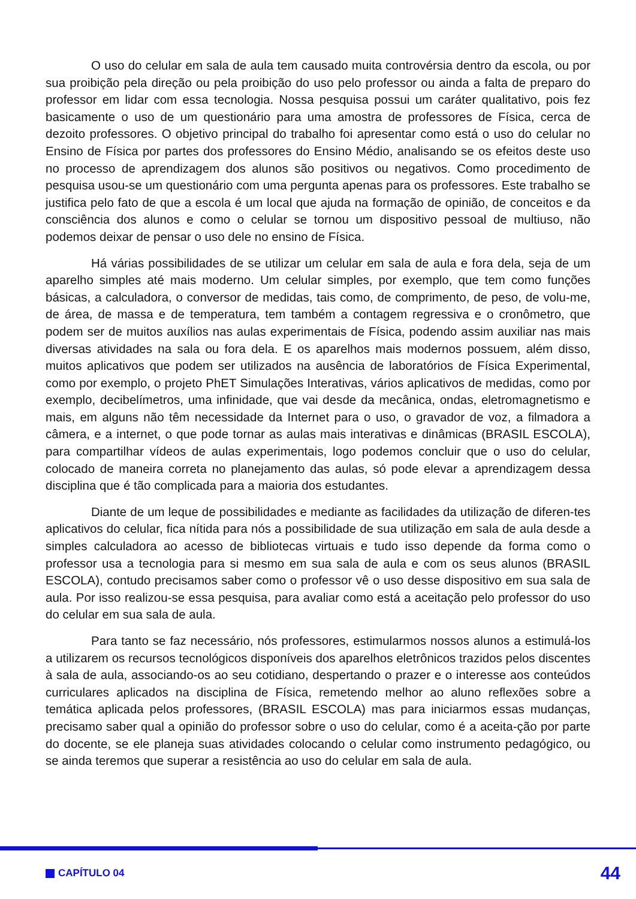O uso do celular em sala de aula tem causado muita controvérsia dentro da escola, ou por sua proibição pela direção ou pela proibição do uso pelo professor ou ainda a falta de preparo do professor em lidar com essa tecnologia. Nossa pesquisa possui um caráter qualitativo, pois fez basicamente o uso de um questionário para uma amostra de professores de Física, cerca de dezoito professores. O objetivo principal do trabalho foi apresentar como está o uso do celular no Ensino de Física por partes dos professores do Ensino Médio, analisando se os efeitos deste uso no processo de aprendizagem dos alunos são positivos ou negativos. Como procedimento de pesquisa usou-se um questionário com uma pergunta apenas para os professores. Este trabalho se justifica pelo fato de que a escola é um local que ajuda na formação de opinião, de conceitos e da consciência dos alunos e como o celular se tornou um dispositivo pessoal de multiuso, não podemos deixar de pensar o uso dele no ensino de Física.
Há várias possibilidades de se utilizar um celular em sala de aula e fora dela, seja de um aparelho simples até mais moderno. Um celular simples, por exemplo, que tem como funções básicas, a calculadora, o conversor de medidas, tais como, de comprimento, de peso, de volu-me, de área, de massa e de temperatura, tem também a contagem regressiva e o cronômetro, que podem ser de muitos auxílios nas aulas experimentais de Física, podendo assim auxiliar nas mais diversas atividades na sala ou fora dela. E os aparelhos mais modernos possuem, além disso, muitos aplicativos que podem ser utilizados na ausência de laboratórios de Física Experimental, como por exemplo, o projeto PhET Simulações Interativas, vários aplicativos de medidas, como por exemplo, decibelímetros, uma infinidade, que vai desde da mecânica, ondas, eletromagnetismo e mais, em alguns não têm necessidade da Internet para o uso, o gravador de voz, a filmadora a câmera, e a internet, o que pode tornar as aulas mais interativas e dinâmicas (BRASIL ESCOLA), para compartilhar vídeos de aulas experimentais, logo podemos concluir que o uso do celular, colocado de maneira correta no planejamento das aulas, só pode elevar a aprendizagem dessa disciplina que é tão complicada para a maioria dos estudantes.
Diante de um leque de possibilidades e mediante as facilidades da utilização de diferen-tes aplicativos do celular, fica nítida para nós a possibilidade de sua utilização em sala de aula desde a simples calculadora ao acesso de bibliotecas virtuais e tudo isso depende da forma como o professor usa a tecnologia para si mesmo em sua sala de aula e com os seus alunos (BRASIL ESCOLA), contudo precisamos saber como o professor vê o uso desse dispositivo em sua sala de aula. Por isso realizou-se essa pesquisa, para avaliar como está a aceitação pelo professor do uso do celular em sua sala de aula.
Para tanto se faz necessário, nós professores, estimularmos nossos alunos a estimulá-los a utilizarem os recursos tecnológicos disponíveis dos aparelhos eletrônicos trazidos pelos discentes à sala de aula, associando-os ao seu cotidiano, despertando o prazer e o interesse aos conteúdos curriculares aplicados na disciplina de Física, remetendo melhor ao aluno reflexões sobre a temática aplicada pelos professores, (BRASIL ESCOLA) mas para iniciarmos essas mudanças, precisamo saber qual a opinião do professor sobre o uso do celular, como é a aceita-ção por parte do docente, se ele planeja suas atividades colocando o celular como instrumento pedagógico, ou se ainda teremos que superar a resistência ao uso do celular em sala de aula.
CAPÍTULO 04
44